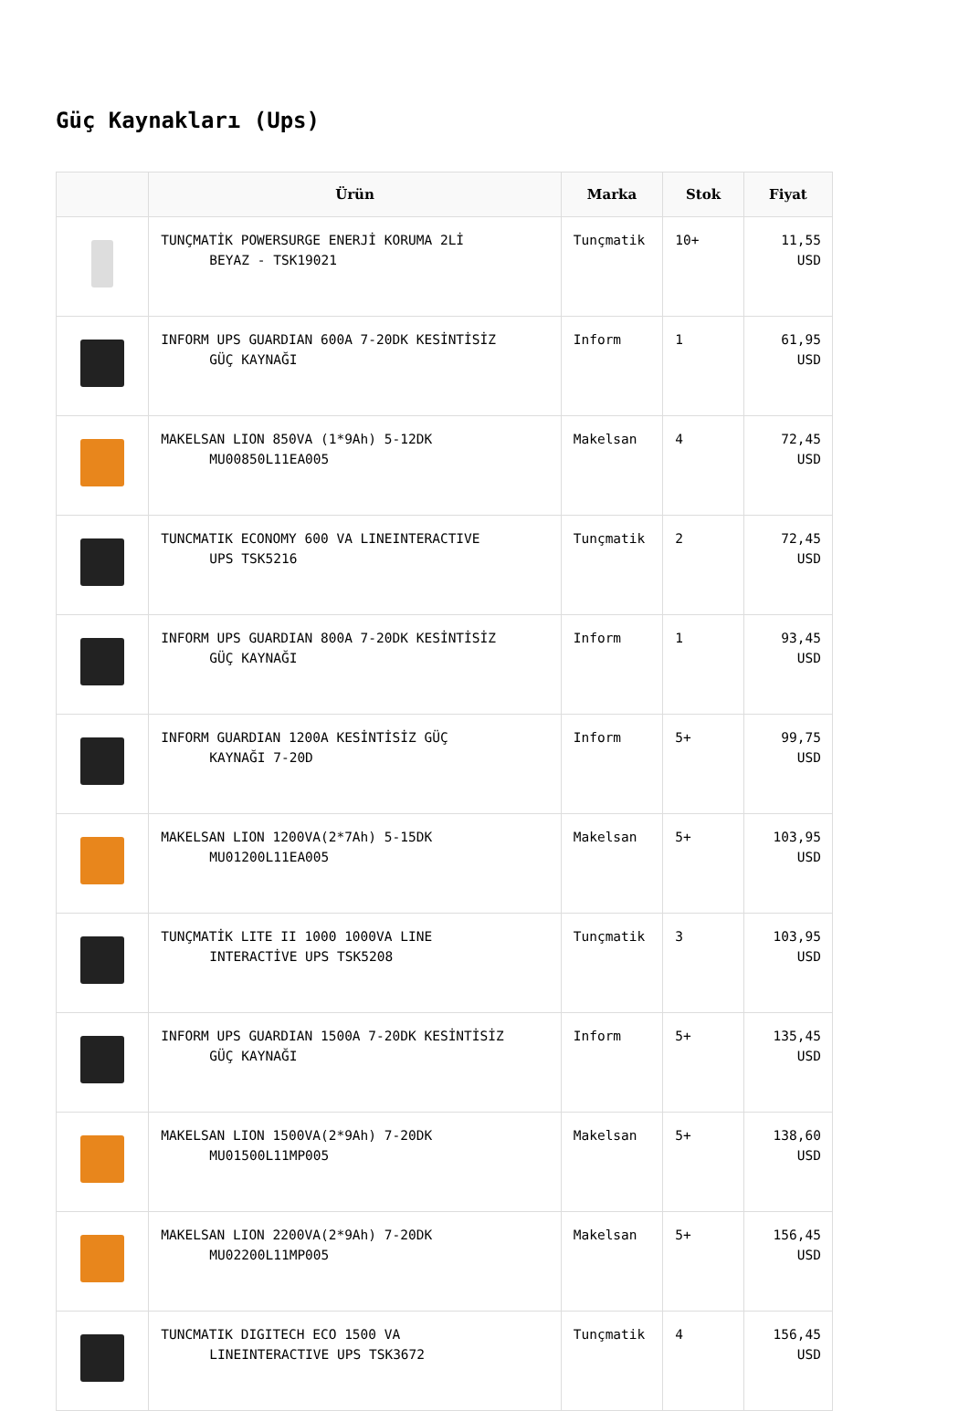Güç Kaynakları (Ups)
| | Ürün | Marka | Stok | Fiyat |
| --- | --- | --- | --- | --- |
| | TUNÇMATİK POWERSURGE ENERJİ KORUMA 2Lİ BEYAZ - TSK19021 | Tunçmatik | 10+ | 11,55 USD |
| | INFORM UPS GUARDIAN 600A 7-20DK KESİNTİSİZ GÜÇ KAYNAĞI | Inform | 1 | 61,95 USD |
| | MAKELSAN LION 850VA (1*9Ah) 5-12DK MU00850L11EA005 | Makelsan | 4 | 72,45 USD |
| | TUNCMATIK ECONOMY 600 VA LINEINTERACTIVE UPS TSK5216 | Tunçmatik | 2 | 72,45 USD |
| | INFORM UPS GUARDIAN 800A 7-20DK KESİNTİSİZ GÜÇ KAYNAĞI | Inform | 1 | 93,45 USD |
| | INFORM GUARDIAN 1200A KESİNTİSİZ GÜÇ KAYNAĞI 7-20D | Inform | 5+ | 99,75 USD |
| | MAKELSAN LION 1200VA(2*7Ah) 5-15DK MU01200L11EA005 | Makelsan | 5+ | 103,95 USD |
| | TUNÇMATİK LITE II 1000 1000VA LINE INTERACTİVE UPS TSK5208 | Tunçmatik | 3 | 103,95 USD |
| | INFORM UPS GUARDIAN 1500A 7-20DK KESİNTİSİZ GÜÇ KAYNAĞI | Inform | 5+ | 135,45 USD |
| | MAKELSAN LION 1500VA(2*9Ah) 7-20DK MU01500L11MP005 | Makelsan | 5+ | 138,60 USD |
| | MAKELSAN LION 2200VA(2*9Ah) 7-20DK MU02200L11MP005 | Makelsan | 5+ | 156,45 USD |
| | TUNCMATIK DIGITECH ECO 1500 VA LINEINTERACTIVE UPS TSK3672 | Tunçmatik | 4 | 156,45 USD |